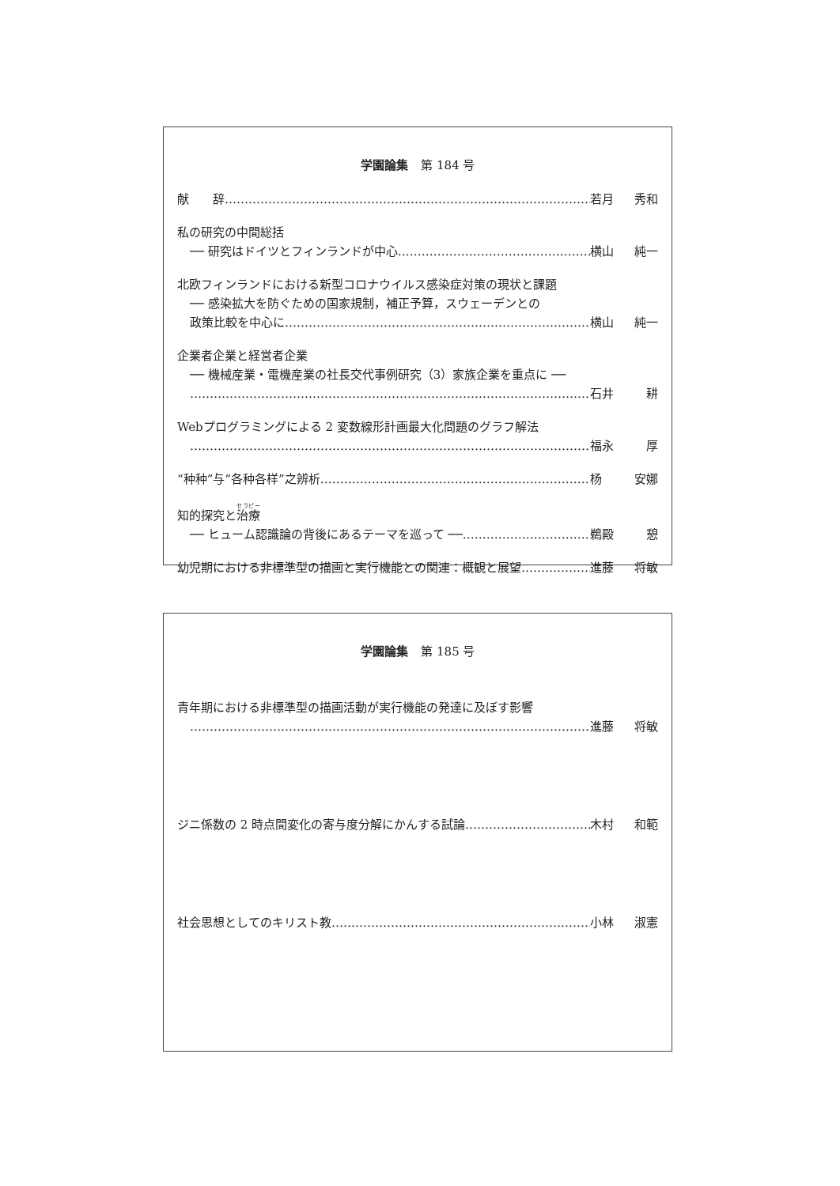学園論集 第 184 号
献　　辞 若月 秀和
私の研究の中間総括
── 研究はドイツとフィンランドが中心 横山 純一
北欧フィンランドにおける新型コロナウイルス感染症対策の現状と課題
── 感染拡大を防ぐための国家規制，補正予算，スウェーデンとの
政策比較を中心に 横山 純一
企業者企業と経営者企業
── 機械産業・電機産業の社長交代事例研究（3）家族企業を重点に ──
石井 耕
Webプログラミングによる 2 変数線形計画最大化問題のグラフ解法
福永 厚
“种种”与“各种各样”之辨析 杨 安娜
知的探究と治療
── ヒューム認識論の背後にあるテーマを巡って ── 鵜殿 憩
幼児期における非標準型の描画と実行機能との関連：概観と展望 進藤 将敏
学園論集 第 185 号
青年期における非標準型の描画活動が実行機能の発達に及ぼす影響
進藤 将敏
ジニ係数の 2 時点間変化の寄与度分解にかんする試論 木村 和範
社会思想としてのキリスト教 小林 淑憲